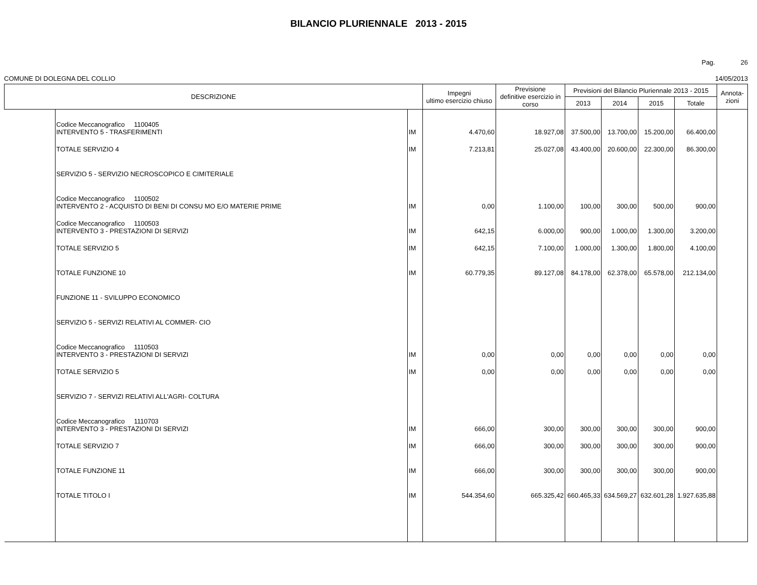BILANCIO PLURIENNALE 2013 - 2015
Pag. 26
COMUNE DI DOLEGNA DEL COLLIO 14/05/2013
| DESCRIZIONE | | | Impegni ultimo esercizio chiuso | Previsione definitive esercizio in corso | Previsioni del Bilancio Pluriennale 2013 - 2015 | | | | Annota- zioni |
| --- | --- | --- | --- | --- | --- | --- | --- | --- | --- |
| | | | | | 2013 | 2014 | 2015 | Totale | |
| | Codice Meccanografico 1100405 INTERVENTO 5 - TRASFERIMENTI | IM | 4.470,60 | 18.927,08 | 37.500,00 | 13.700,00 | 15.200,00 | 66.400,00 | |
| | TOTALE SERVIZIO 4 | IM | 7.213,81 | 25.027,08 | 43.400,00 | 20.600,00 | 22.300,00 | 86.300,00 | |
| | SERVIZIO 5 - SERVIZIO NECROSCOPICO E CIMITERIALE | | | | | | | | |
| | Codice Meccanografico 1100502 INTERVENTO 2 - ACQUISTO DI BENI DI CONSU MO E/O MATERIE PRIME | IM | 0,00 | 1.100,00 | 100,00 | 300,00 | 500,00 | 900,00 | |
| | Codice Meccanografico 1100503 INTERVENTO 3 - PRESTAZIONI DI SERVIZI | IM | 642,15 | 6.000,00 | 900,00 | 1.000,00 | 1.300,00 | 3.200,00 | |
| | TOTALE SERVIZIO 5 | IM | 642,15 | 7.100,00 | 1.000,00 | 1.300,00 | 1.800,00 | 4.100,00 | |
| | TOTALE FUNZIONE 10 | IM | 60.779,35 | 89.127,08 | 84.178,00 | 62.378,00 | 65.578,00 | 212.134,00 | |
| | FUNZIONE 11 - SVILUPPO ECONOMICO | | | | | | | | |
| | SERVIZIO 5 - SERVIZI RELATIVI AL COMMER- CIO | | | | | | | | |
| | Codice Meccanografico 1110503 INTERVENTO 3 - PRESTAZIONI DI SERVIZI | IM | 0,00 | 0,00 | 0,00 | 0,00 | 0,00 | 0,00 | |
| | TOTALE SERVIZIO 5 | IM | 0,00 | 0,00 | 0,00 | 0,00 | 0,00 | 0,00 | |
| | SERVIZIO 7 - SERVIZI RELATIVI ALL'AGRI- COLTURA | | | | | | | | |
| | Codice Meccanografico 1110703 INTERVENTO 3 - PRESTAZIONI DI SERVIZI | IM | 666,00 | 300,00 | 300,00 | 300,00 | 300,00 | 900,00 | |
| | TOTALE SERVIZIO 7 | IM | 666,00 | 300,00 | 300,00 | 300,00 | 300,00 | 900,00 | |
| | TOTALE FUNZIONE 11 | IM | 666,00 | 300,00 | 300,00 | 300,00 | 300,00 | 900,00 | |
| | TOTALE TITOLO I | IM | 544.354,60 | 665.325,42 | 660.465,33 | 634.569,27 | 632.601,28 | 1.927.635,88 | |